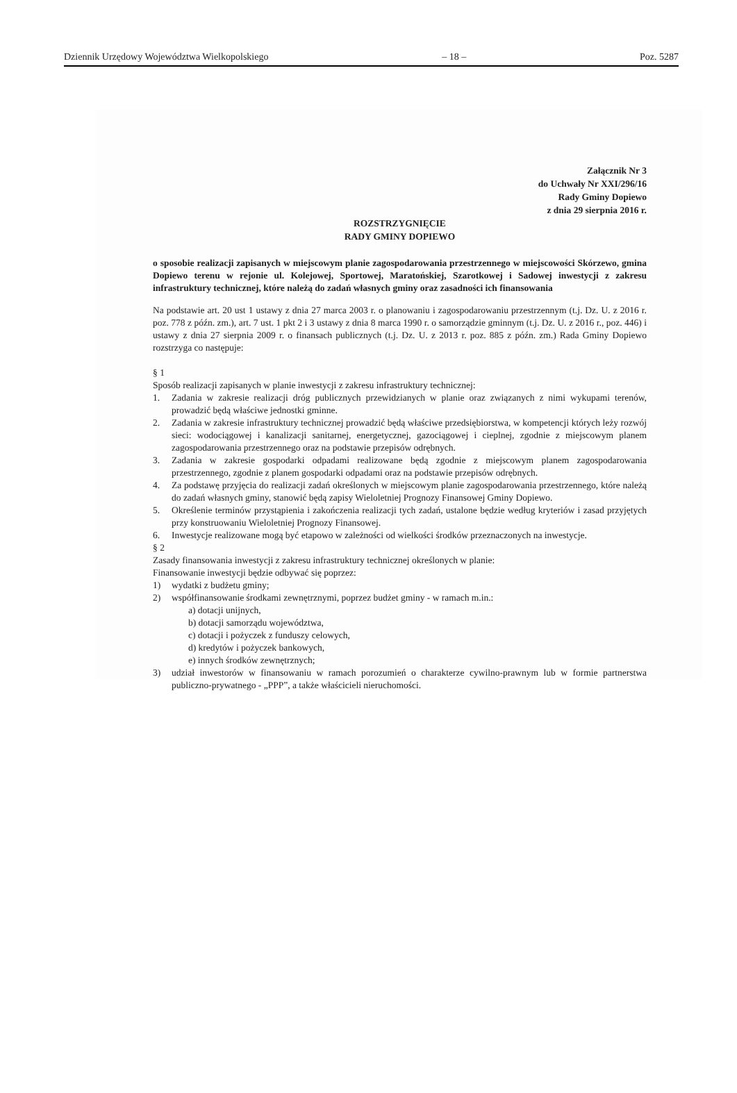Dziennik Urzędowy Województwa Wielkopolskiego – 18 – Poz. 5287
Załącznik Nr 3
do Uchwały Nr XXI/296/16
Rady Gminy Dopiewo
z dnia 29 sierpnia 2016 r.
ROZSTRZYGNIĘCIE
RADY GMINY DOPIEWO
o sposobie realizacji zapisanych w miejscowym planie zagospodarowania przestrzennego w miejscowości Skórzewo, gmina Dopiewo terenu w rejonie ul. Kolejowej, Sportowej, Maratońskiej, Szarotkowej i Sadowej inwestycji z zakresu infrastruktury technicznej, które należą do zadań własnych gminy oraz zasadności ich finansowania
Na podstawie art. 20 ust 1 ustawy z dnia 27 marca 2003 r. o planowaniu i zagospodarowaniu przestrzennym (t.j. Dz. U. z 2016 r. poz. 778 z późn. zm.), art. 7 ust. 1 pkt 2 i 3 ustawy z dnia 8 marca 1990 r. o samorządzie gminnym (t.j. Dz. U. z 2016 r., poz. 446) i ustawy z dnia 27 sierpnia 2009 r. o finansach publicznych (t.j. Dz. U. z 2013 r. poz. 885 z późn. zm.) Rada Gminy Dopiewo rozstrzyga co następuje:
§ 1
Sposób realizacji zapisanych w planie inwestycji z zakresu infrastruktury technicznej:
1. Zadania w zakresie realizacji dróg publicznych przewidzianych w planie oraz związanych z nimi wykupami terenów, prowadzić będą właściwe jednostki gminne.
2. Zadania w zakresie infrastruktury technicznej prowadzić będą właściwe przedsiębiorstwa, w kompetencji których leży rozwój sieci: wodociągowej i kanalizacji sanitarnej, energetycznej, gazociągowej i cieplnej, zgodnie z miejscowym planem zagospodarowania przestrzennego oraz na podstawie przepisów odrębnych.
3. Zadania w zakresie gospodarki odpadami realizowane będą zgodnie z miejscowym planem zagospodarowania przestrzennego, zgodnie z planem gospodarki odpadami oraz na podstawie przepisów odrębnych.
4. Za podstawę przyjęcia do realizacji zadań określonych w miejscowym planie zagospodarowania przestrzennego, które należą do zadań własnych gminy, stanowić będą zapisy Wieloletniej Prognozy Finansowej Gminy Dopiewo.
5. Określenie terminów przystąpienia i zakończenia realizacji tych zadań, ustalone będzie według kryteriów i zasad przyjętych przy konstruowaniu Wieloletniej Prognozy Finansowej.
6. Inwestycje realizowane mogą być etapowo w zależności od wielkości środków przeznaczonych na inwestycje.
§ 2
Zasady finansowania inwestycji z zakresu infrastruktury technicznej określonych w planie:
Finansowanie inwestycji będzie odbywać się poprzez:
1) wydatki z budżetu gminy;
2) współfinansowanie środkami zewnętrznymi, poprzez budżet gminy - w ramach m.in.:
a) dotacji unijnych,
b) dotacji samorządu województwa,
c) dotacji i pożyczek z funduszy celowych,
d) kredytów i pożyczek bankowych,
e) innych środków zewnętrznych;
3) udział inwestorów w finansowaniu w ramach porozumień o charakterze cywilno-prawnym lub w formie partnerstwa publiczno-prywatnego - „PPP”, a także właścicieli nieruchomości.